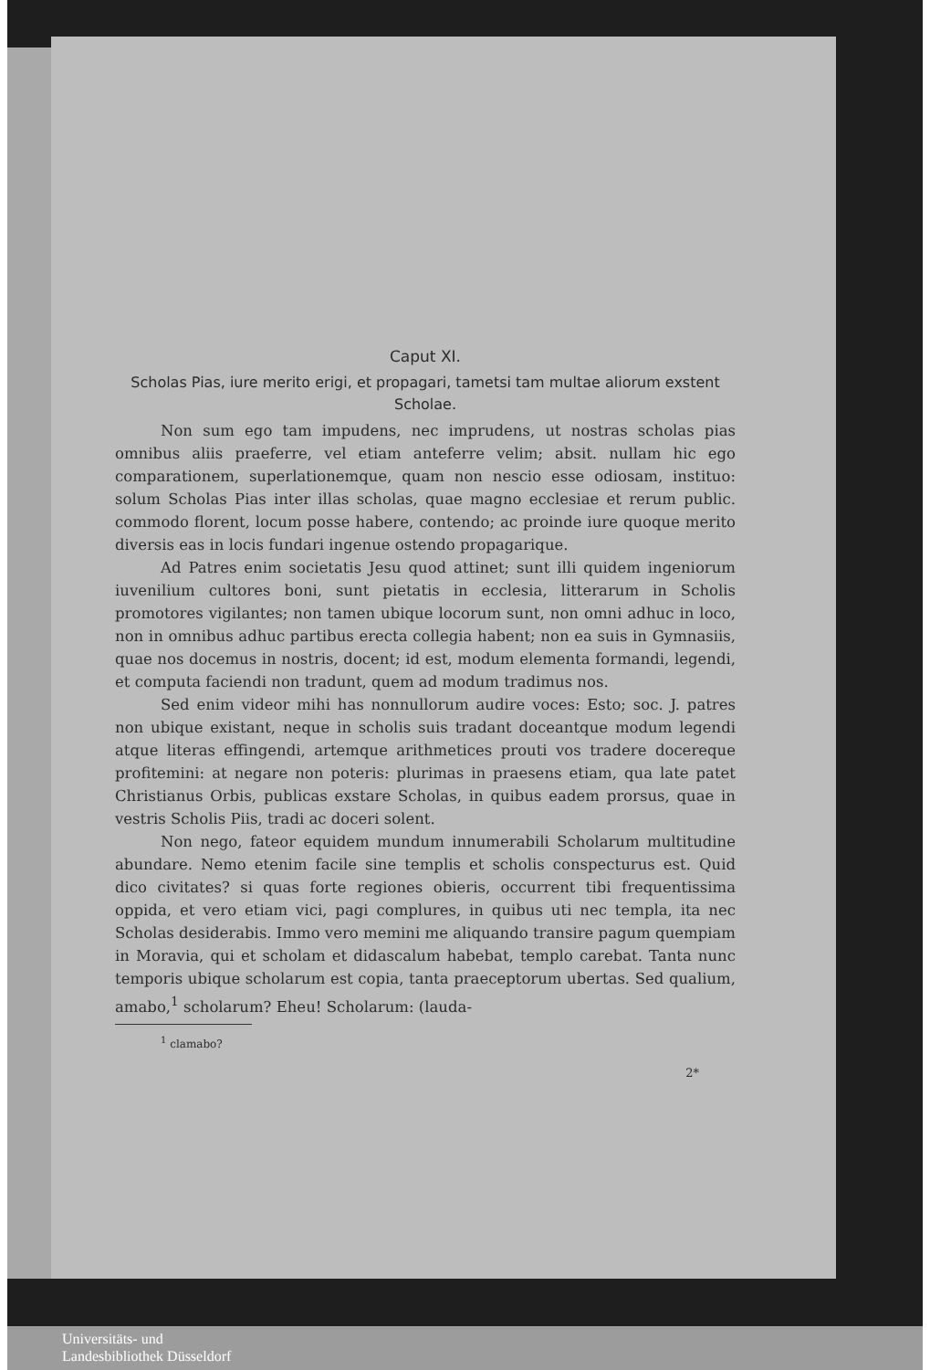Caput XI.
Scholas Pias, iure merito erigi, et propagari, tametsi tam multae aliorum exstent Scholae.
Non sum ego tam impudens, nec imprudens, ut nostras scholas pias omnibus aliis praeferre, vel etiam anteferre velim; absit. nullam hic ego comparationem, superlationemque, quam non nescio esse odiosam, instituo: solum Scholas Pias inter illas scholas, quae magno ecclesiae et rerum public. commodo florent, locum posse habere, contendo; ac proinde iure quoque merito diversis eas in locis fundari ingenue ostendo propagarique.
Ad Patres enim societatis Jesu quod attinet; sunt illi quidem ingeniorum iuvenilium cultores boni, sunt pietatis in ecclesia, litterarum in Scholis promotores vigilantes; non tamen ubique locorum sunt, non omni adhuc in loco, non in omnibus adhuc partibus erecta collegia habent; non ea suis in Gymnasiis, quae nos docemus in nostris, docent; id est, modum elementa formandi, legendi, et computa faciendi non tradunt, quem ad modum tradimus nos.
Sed enim videor mihi has nonnullorum audire voces: Esto; soc. J. patres non ubique existant, neque in scholis suis tradant doceantque modum legendi atque literas effingendi, artemque arithmetices prouti vos tradere docereque profitemini: at negare non poteris: plurimas in praesens etiam, qua late patet Christianus Orbis, publicas exstare Scholas, in quibus eadem prorsus, quae in vestris Scholis Piis, tradi ac doceri solent.
Non nego, fateor equidem mundum innumerabili Scholarum multitudine abundare. Nemo etenim facile sine templis et scholis conspecturus est. Quid dico civitates? si quas forte regiones obieris, occurrent tibi frequentissima oppida, et vero etiam vici, pagi complures, in quibus uti nec templa, ita nec Scholas desiderabis. Immo vero memini me aliquando transire pagum quempiam in Moravia, qui et scholam et didascalum habebat, templo carebat. Tanta nunc temporis ubique scholarum est copia, tanta praeceptorum ubertas. Sed qualium, amabo,<sup>1</sup> scholarum? Eheu! Scholarum: (lauda-
<sup>1</sup> clamabo?
2*
Universitäts- und
Landesbibliothek Düsseldorf